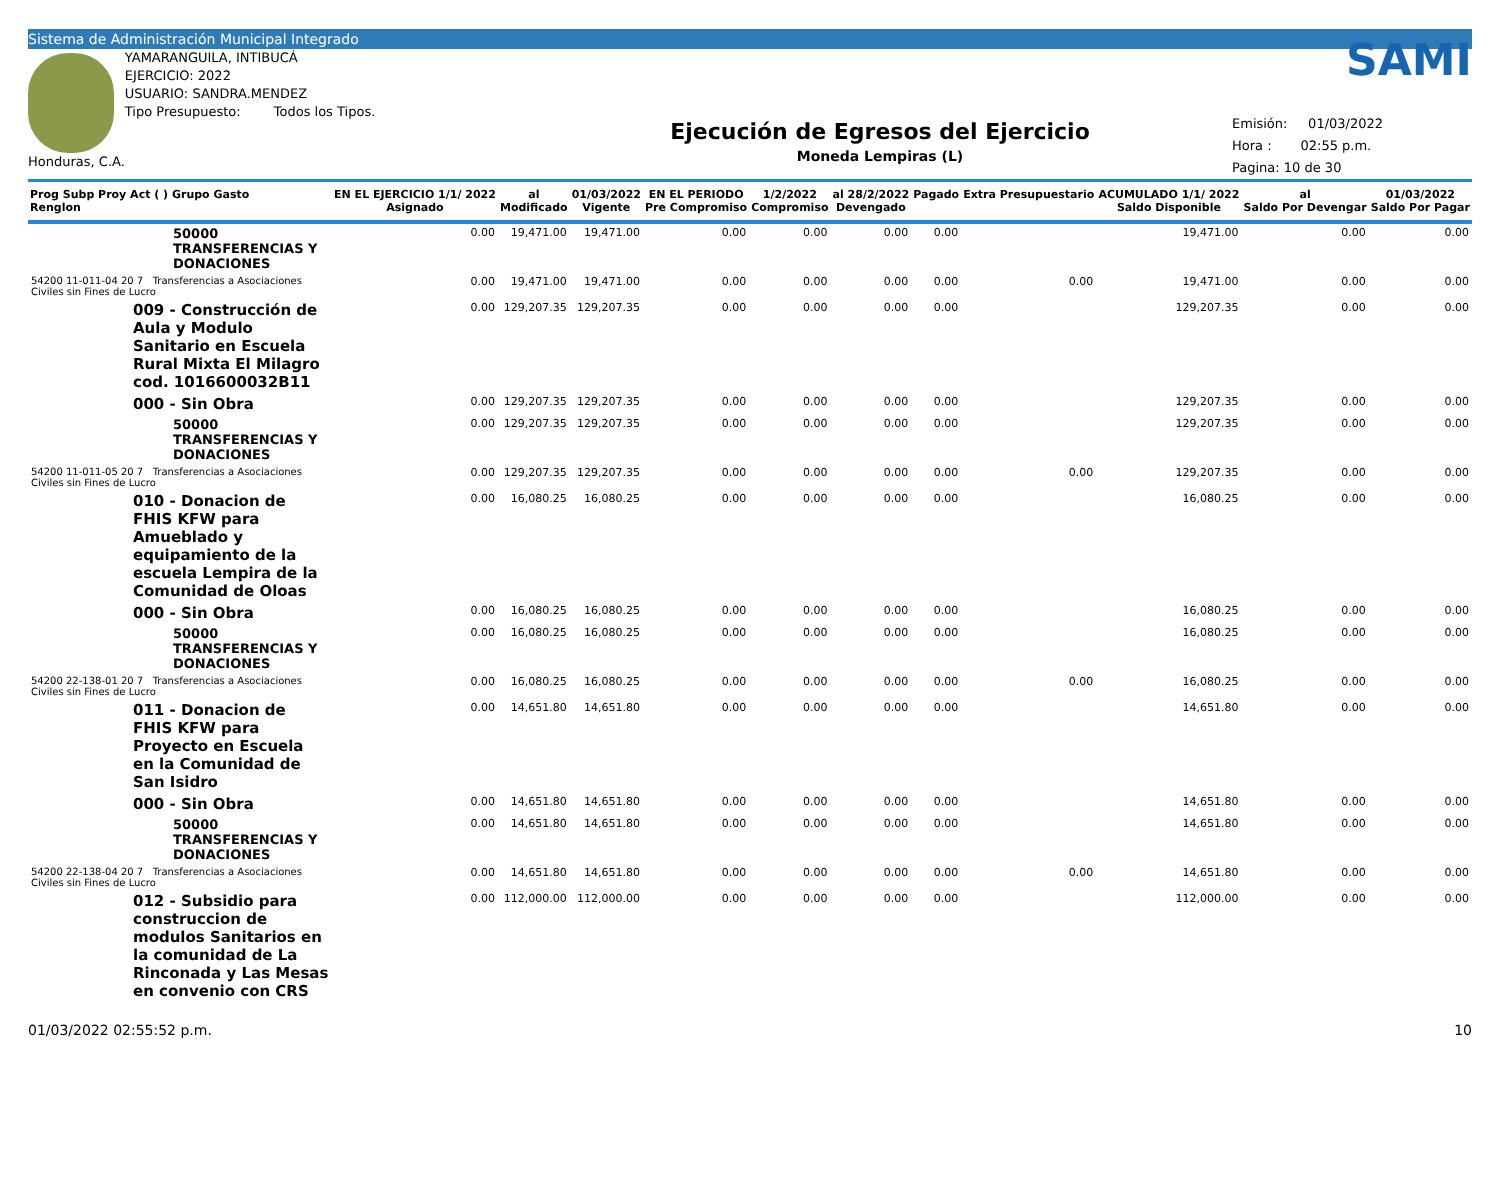Sistema de Administración Municipal Integrado
Honduras, C.A. YAMARANGUILA, INTIBUCÁ
EJERCICIO: 2022
USUARIO: SANDRA.MENDEZ
Tipo Presupuesto: Todos los Tipos.
Ejecución de Egresos del Ejercicio
Moneda Lempiras (L)
SAMI
Emisión: 01/03/2022
Hora : 02:55 p.m.
Pagina: 10 de 30
| Prog Subp Proy Act ( ) Grupo Gasto Renglon | EN EL EJERCICIO 1/1/ 2022 Asignado | al Modificado | 01/03/2022 Vigente | EN EL PERIODO Pre Compromiso | 1/2/2022 Compromiso | al 28/2/2022 Devengado | Pagado | Extra Presupuestario | ACUMULADO 1/1/ 2022 Saldo Disponible | al Saldo Por Devengar | 01/03/2022 Saldo Por Pagar |
| --- | --- | --- | --- | --- | --- | --- | --- | --- | --- | --- | --- |
| 50000 TRANSFERENCIAS Y DONACIONES | 0.00 | 19,471.00 | 19,471.00 | 0.00 | 0.00 | 0.00 | 0.00 | | 19,471.00 | 0.00 | 0.00 |
| 54200 11-011-04 20 7 Transferencias a Asociaciones Civiles sin Fines de Lucro | 0.00 | 19,471.00 | 19,471.00 | 0.00 | 0.00 | 0.00 | 0.00 | 0.00 | 19,471.00 | 0.00 | 0.00 |
| 009 - Construcción de Aula y Modulo Sanitario en Escuela Rural Mixta El Milagro cod. 1016600032B11 | 0.00 | 129,207.35 | 129,207.35 | 0.00 | 0.00 | 0.00 | 0.00 | | 129,207.35 | 0.00 | 0.00 |
| 000 - Sin Obra | 0.00 | 129,207.35 | 129,207.35 | 0.00 | 0.00 | 0.00 | 0.00 | | 129,207.35 | 0.00 | 0.00 |
| 50000 TRANSFERENCIAS Y DONACIONES | 0.00 | 129,207.35 | 129,207.35 | 0.00 | 0.00 | 0.00 | 0.00 | | 129,207.35 | 0.00 | 0.00 |
| 54200 11-011-05 20 7 Transferencias a Asociaciones Civiles sin Fines de Lucro | 0.00 | 129,207.35 | 129,207.35 | 0.00 | 0.00 | 0.00 | 0.00 | 0.00 | 129,207.35 | 0.00 | 0.00 |
| 010 - Donacion de FHIS KFW para Amueblado y equipamiento de la escuela Lempira de la Comunidad de Oloas | 0.00 | 16,080.25 | 16,080.25 | 0.00 | 0.00 | 0.00 | 0.00 | | 16,080.25 | 0.00 | 0.00 |
| 000 - Sin Obra | 0.00 | 16,080.25 | 16,080.25 | 0.00 | 0.00 | 0.00 | 0.00 | | 16,080.25 | 0.00 | 0.00 |
| 50000 TRANSFERENCIAS Y DONACIONES | 0.00 | 16,080.25 | 16,080.25 | 0.00 | 0.00 | 0.00 | 0.00 | | 16,080.25 | 0.00 | 0.00 |
| 54200 22-138-01 20 7 Transferencias a Asociaciones Civiles sin Fines de Lucro | 0.00 | 16,080.25 | 16,080.25 | 0.00 | 0.00 | 0.00 | 0.00 | 0.00 | 16,080.25 | 0.00 | 0.00 |
| 011 - Donacion de FHIS KFW para Proyecto en Escuela en la Comunidad de San Isidro | 0.00 | 14,651.80 | 14,651.80 | 0.00 | 0.00 | 0.00 | 0.00 | | 14,651.80 | 0.00 | 0.00 |
| 000 - Sin Obra | 0.00 | 14,651.80 | 14,651.80 | 0.00 | 0.00 | 0.00 | 0.00 | | 14,651.80 | 0.00 | 0.00 |
| 50000 TRANSFERENCIAS Y DONACIONES | 0.00 | 14,651.80 | 14,651.80 | 0.00 | 0.00 | 0.00 | 0.00 | | 14,651.80 | 0.00 | 0.00 |
| 54200 22-138-04 20 7 Transferencias a Asociaciones Civiles sin Fines de Lucro | 0.00 | 14,651.80 | 14,651.80 | 0.00 | 0.00 | 0.00 | 0.00 | 0.00 | 14,651.80 | 0.00 | 0.00 |
| 012 - Subsidio para construccion de modulos Sanitarios en la comunidad de La Rinconada y Las Mesas en convenio con CRS | 0.00 | 112,000.00 | 112,000.00 | 0.00 | 0.00 | 0.00 | 0.00 | | 112,000.00 | 0.00 | 0.00 |
01/03/2022 02:55:52 p.m. 10